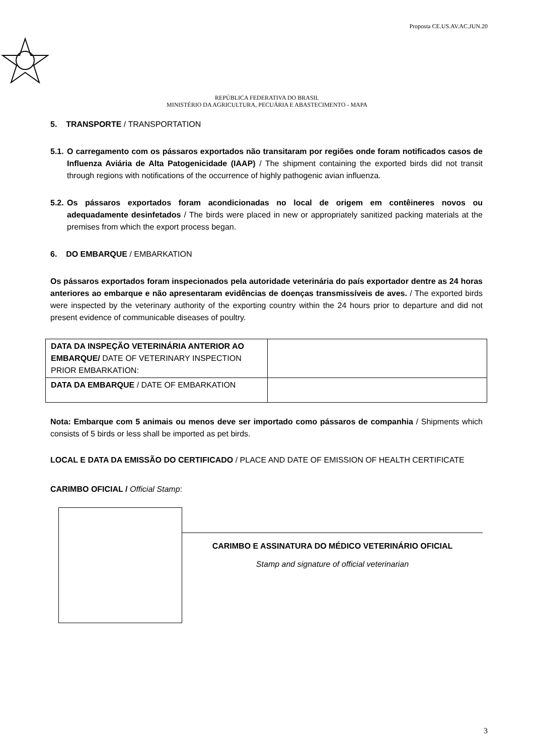Proposta CE.US.AV.AC.JUN.20
REPÚBLICA FEDERATIVA DO BRASIL
MINISTÉRIO DA AGRICULTURA, PECUÁRIA E ABASTECIMENTO - MAPA
5. TRANSPORTE / TRANSPORTATION
5.1.
O carregamento com os pássaros exportados não transitaram por regiões onde foram notificados casos de Influenza Aviária de Alta Patogenicidade (IAAP) / The shipment containing the exported birds did not transit through regions with notifications of the occurrence of highly pathogenic avian influenza.
5.2.
Os pássaros exportados foram acondicionadas no local de origem em contêineres novos ou adequadamente desinfetados / The birds were placed in new or appropriately sanitized packing materials at the premises from which the export process began.
6. DO EMBARQUE / EMBARKATION
Os pássaros exportados foram inspecionados pela autoridade veterinária do país exportador dentre as 24 horas anteriores ao embarque e não apresentaram evidências de doenças transmissíveis de aves. / The exported birds were inspected by the veterinary authority of the exporting country within the 24 hours prior to departure and did not present evidence of communicable diseases of poultry.
| DATA DA INSPEÇÃO VETERINÁRIA ANTERIOR AO EMBARQUE/ DATE OF VETERINARY INSPECTION PRIOR EMBARKATION: | |
| DATA DA EMBARQUE / DATE OF EMBARKATION | |
Nota: Embarque com 5 animais ou menos deve ser importado como pássaros de companhia / Shipments which consists of 5 birds or less shall be imported as pet birds.
LOCAL E DATA DA EMISSÃO DO CERTIFICADO / PLACE AND DATE OF EMISSION OF HEALTH CERTIFICATE
CARIMBO OFICIAL / Official Stamp:
CARIMBO E ASSINATURA DO MÉDICO VETERINÁRIO OFICIAL
Stamp and signature of official veterinarian
3